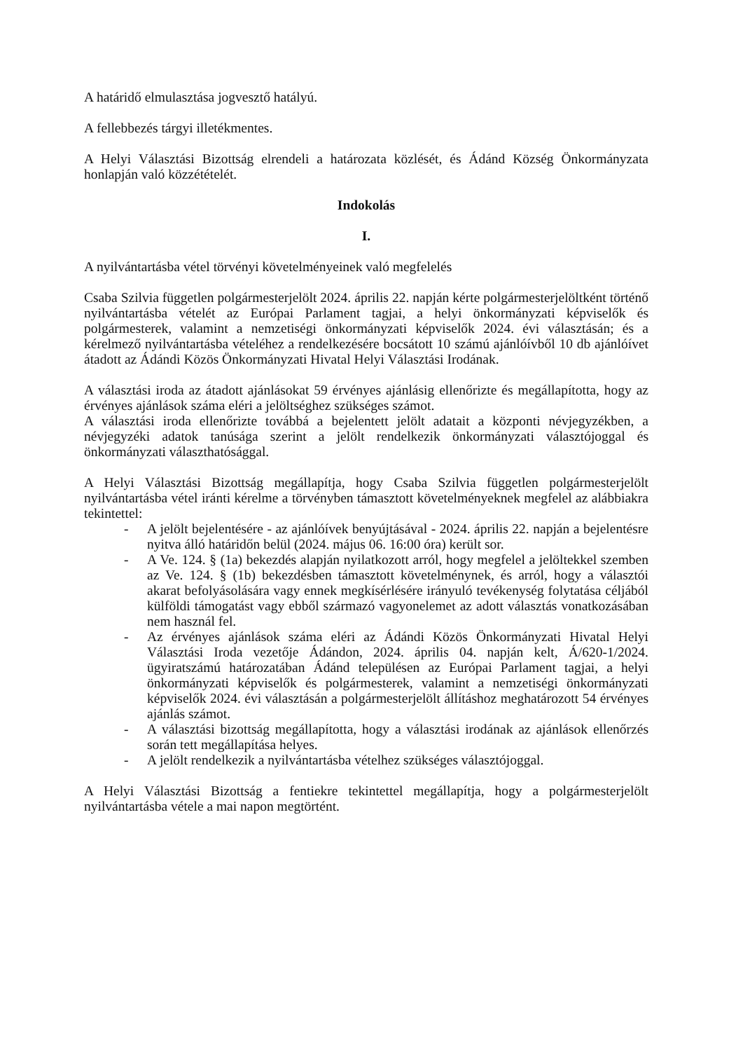A határidő elmulasztása jogvesztő hatályú.
A fellebbezés tárgyi illetékmentes.
A Helyi Választási Bizottság elrendeli a határozata közlését, és Ádánd Község Önkormányzata honlapján való közzétételét.
Indokolás
I.
A nyilvántartásba vétel törvényi követelményeinek való megfelelés
Csaba Szilvia független polgármesterjelölt 2024. április 22. napján kérte polgármesterjelöltként történő nyilvántartásba vételét az Európai Parlament tagjai, a helyi önkormányzati képviselők és polgármesterek, valamint a nemzetiségi önkormányzati képviselők 2024. évi választásán; és a kérelmező nyilvántartásba vételéhez a rendelkezésére bocsátott 10 számú ajánlóívből 10 db ajánlóívet átadott az Ádándi Közös Önkormányzati Hivatal Helyi Választási Irodának.
A választási iroda az átadott ajánlásokat 59 érvényes ajánlásig ellenőrizte és megállapította, hogy az érvényes ajánlások száma eléri a jelöltséghez szükséges számot.
A választási iroda ellenőrizte továbbá a bejelentett jelölt adatait a központi névjegyzékben, a névjegyzéki adatok tanúsága szerint a jelölt rendelkezik önkormányzati választójoggal és önkormányzati választhatósággal.
A Helyi Választási Bizottság megállapítja, hogy Csaba Szilvia független polgármesterjelölt nyilvántartásba vétel iránti kérelme a törvényben támasztott követelményeknek megfelel az alábbiakra tekintettel:
- A jelölt bejelentésére - az ajánlóívek benyújtásával - 2024. április 22. napján a bejelentésre nyitva álló határidőn belül (2024. május 06. 16:00 óra) került sor.
- A Ve. 124. § (1a) bekezdés alapján nyilatkozott arról, hogy megfelel a jelöltekkel szemben az Ve. 124. § (1b) bekezdésben támasztott követelménynek, és arról, hogy a választói akarat befolyásolására vagy ennek megkísérlésére irányuló tevékenység folytatása céljából külföldi támogatást vagy ebből származó vagyonelemet az adott választás vonatkozásában nem használ fel.
- Az érvényes ajánlások száma eléri az Ádándi Közös Önkormányzati Hivatal Helyi Választási Iroda vezetője Ádándon, 2024. április 04. napján kelt, Á/620-1/2024. ügyiratszámú határozatában Ádánd településen az Európai Parlament tagjai, a helyi önkormányzati képviselők és polgármesterek, valamint a nemzetiségi önkormányzati képviselők 2024. évi választásán a polgármesterjelölt állításhoz meghatározott 54 érvényes ajánlás számot.
- A választási bizottság megállapította, hogy a választási irodának az ajánlások ellenőrzés során tett megállapítása helyes.
- A jelölt rendelkezik a nyilvántartásba vételhez szükséges választójoggal.
A Helyi Választási Bizottság a fentiekre tekintettel megállapítja, hogy a polgármesterjelölt nyilvántartásba vétele a mai napon megtörtént.